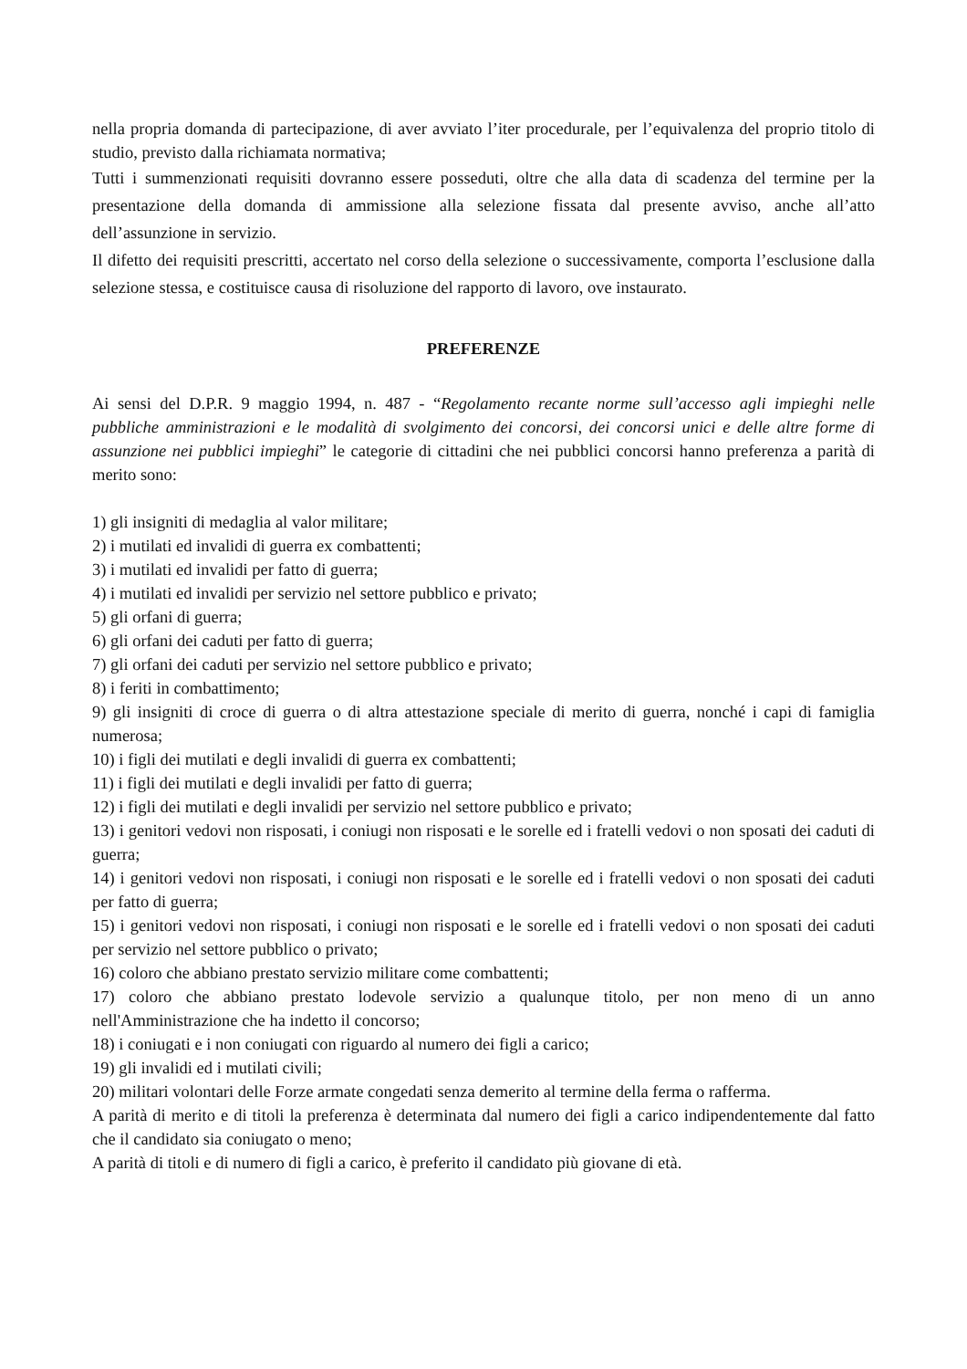nella propria domanda di partecipazione, di aver avviato l’iter procedurale, per l’equivalenza del proprio titolo di studio, previsto dalla richiamata normativa;
Tutti i summenzionati requisiti dovranno essere posseduti, oltre che alla data di scadenza del termine per la presentazione della domanda di ammissione alla selezione fissata dal presente avviso, anche all’atto dell’assunzione in servizio.
Il difetto dei requisiti prescritti, accertato nel corso della selezione o successivamente, comporta l’esclusione dalla selezione stessa, e costituisce causa di risoluzione del rapporto di lavoro, ove instaurato.
PREFERENZE
Ai sensi del D.P.R. 9 maggio 1994, n. 487 - “Regolamento recante norme sull’accesso agli impieghi nelle pubbliche amministrazioni e le modalità di svolgimento dei concorsi, dei concorsi unici e delle altre forme di assunzione nei pubblici impieghi” le categorie di cittadini che nei pubblici concorsi hanno preferenza a parità di merito sono:
1) gli insigniti di medaglia al valor militare;
2) i mutilati ed invalidi di guerra ex combattenti;
3) i mutilati ed invalidi per fatto di guerra;
4) i mutilati ed invalidi per servizio nel settore pubblico e privato;
5) gli orfani di guerra;
6) gli orfani dei caduti per fatto di guerra;
7) gli orfani dei caduti per servizio nel settore pubblico e privato;
8) i feriti in combattimento;
9) gli insigniti di croce di guerra o di altra attestazione speciale di merito di guerra, nonché i capi di famiglia numerosa;
10) i figli dei mutilati e degli invalidi di guerra ex combattenti;
11) i figli dei mutilati e degli invalidi per fatto di guerra;
12) i figli dei mutilati e degli invalidi per servizio nel settore pubblico e privato;
13) i genitori vedovi non risposati, i coniugi non risposati e le sorelle ed i fratelli vedovi o non sposati dei caduti di guerra;
14) i genitori vedovi non risposati, i coniugi non risposati e le sorelle ed i fratelli vedovi o non sposati dei caduti per fatto di guerra;
15) i genitori vedovi non risposati, i coniugi non risposati e le sorelle ed i fratelli vedovi o non sposati dei caduti per servizio nel settore pubblico o privato;
16) coloro che abbiano prestato servizio militare come combattenti;
17) coloro che abbiano prestato lodevole servizio a qualunque titolo, per non meno di un anno nell'Amministrazione che ha indetto il concorso;
18) i coniugati e i non coniugati con riguardo al numero dei figli a carico;
19) gli invalidi ed i mutilati civili;
20) militari volontari delle Forze armate congedati senza demerito al termine della ferma o rafferma.
A parità di merito e di titoli la preferenza è determinata dal numero dei figli a carico indipendentemente dal fatto che il candidato sia coniugato o meno;
A parità di titoli e di numero di figli a carico, è preferito il candidato più giovane di età.